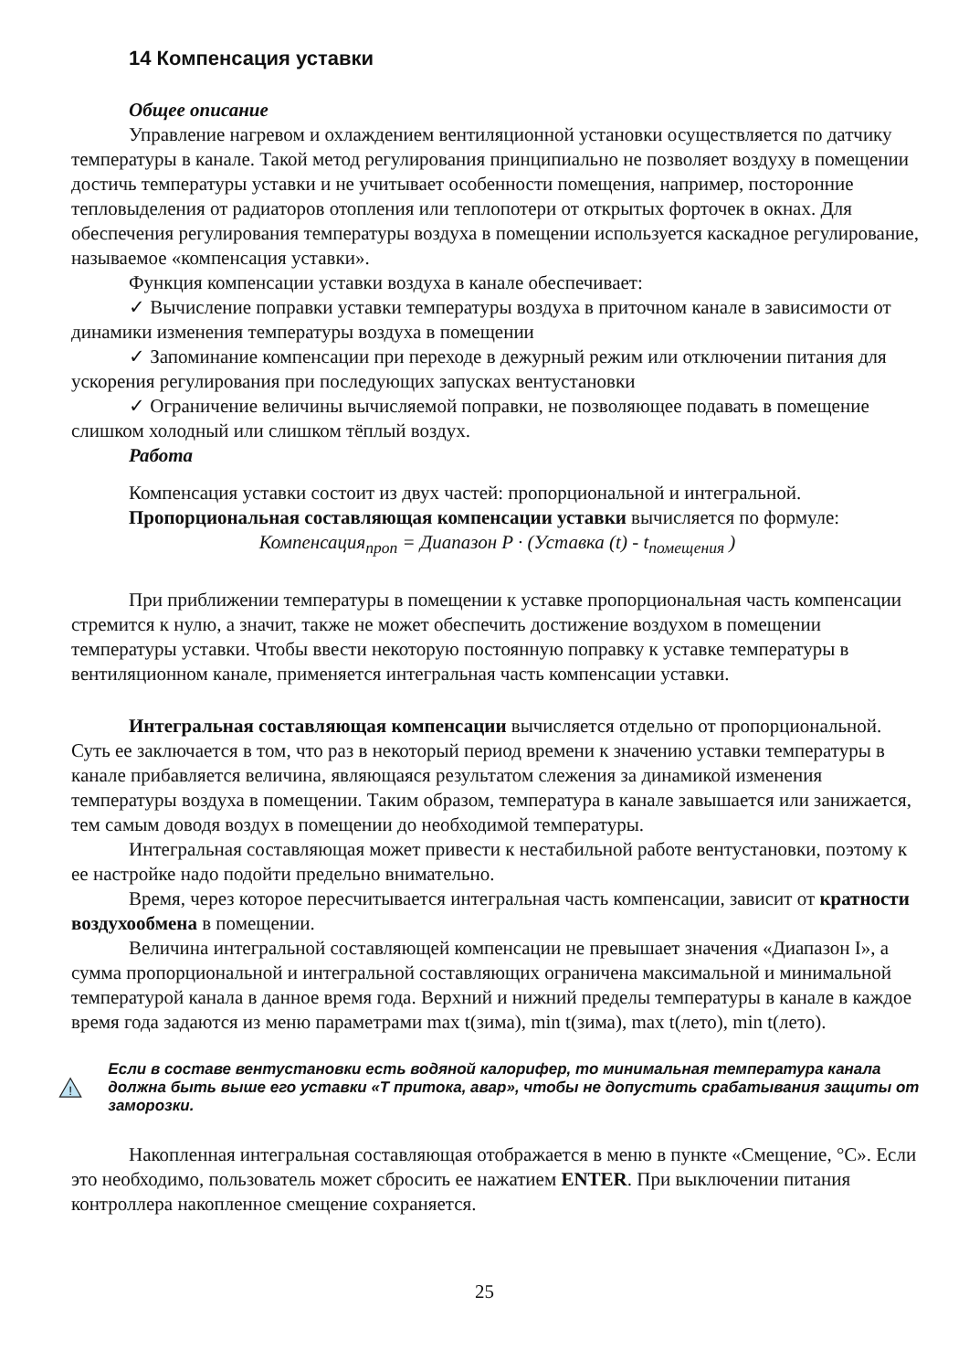14 Компенсация уставки
Общее описание
Управление нагревом и охлаждением вентиляционной установки осуществляется по датчику температуры в канале. Такой метод регулирования принципиально не позволяет воздуху в помещении достичь температуры уставки и не учитывает особенности помещения, например, посторонние тепловыделения от радиаторов отопления или теплопотери от открытых форточек в окнах. Для обеспечения регулирования температуры воздуха в помещении используется каскадное регулирование, называемое «компенсация уставки».
Функция компенсации уставки воздуха в канале обеспечивает:
✓ Вычисление поправки уставки температуры воздуха в приточном канале в зависимости от динамики изменения температуры воздуха в помещении
✓ Запоминание компенсации при переходе в дежурный режим или отключении питания для ускорения регулирования при последующих запусках вентустановки
✓ Ограничение величины вычисляемой поправки, не позволяющее подавать в помещение слишком холодный или слишком тёплый воздух.
Работа
Компенсация уставки состоит из двух частей: пропорциональной и интегральной.
Пропорциональная составляющая компенсации уставки вычисляется по формуле:
Компенсация<sub>проп</sub> = Диапазон P · (Уставка (t) - t<sub>помещения</sub> )
При приближении температуры в помещении к уставке пропорциональная часть компенсации стремится к нулю, а значит, также не может обеспечить достижение воздухом в помещении температуры уставки. Чтобы ввести некоторую постоянную поправку к уставке температуры в вентиляционном канале, применяется интегральная часть компенсации уставки.
Интегральная составляющая компенсации вычисляется отдельно от пропорциональной. Суть ее заключается в том, что раз в некоторый период времени к значению уставки температуры в канале прибавляется величина, являющаяся результатом слежения за динамикой изменения температуры воздуха в помещении. Таким образом, температура в канале завышается или занижается, тем самым доводя воздух в помещении до необходимой температуры.
Интегральная составляющая может привести к нестабильной работе вентустановки, поэтому к ее настройке надо подойти предельно внимательно.
Время, через которое пересчитывается интегральная часть компенсации, зависит от кратности воздухообмена в помещении.
Величина интегральной составляющей компенсации не превышает значения «Диапазон I», а сумма пропорциональной и интегральной составляющих ограничена максимальной и минимальной температурой канала в данное время года. Верхний и нижний пределы температуры в канале в каждое время года задаются из меню параметрами max t(зима), min t(зима), max t(лето), min t(лето).
!
Если в составе вентустановки есть водяной калорифер, то минимальная температура канала должна быть выше его уставки «Т притока, авар», чтобы не допустить срабатывания защиты от заморозки.
Накопленная интегральная составляющая отображается в меню в пункте «Смещение, °С». Если это необходимо, пользователь может сбросить ее нажатием ENTER. При выключении питания контроллера накопленное смещение сохраняется.
25